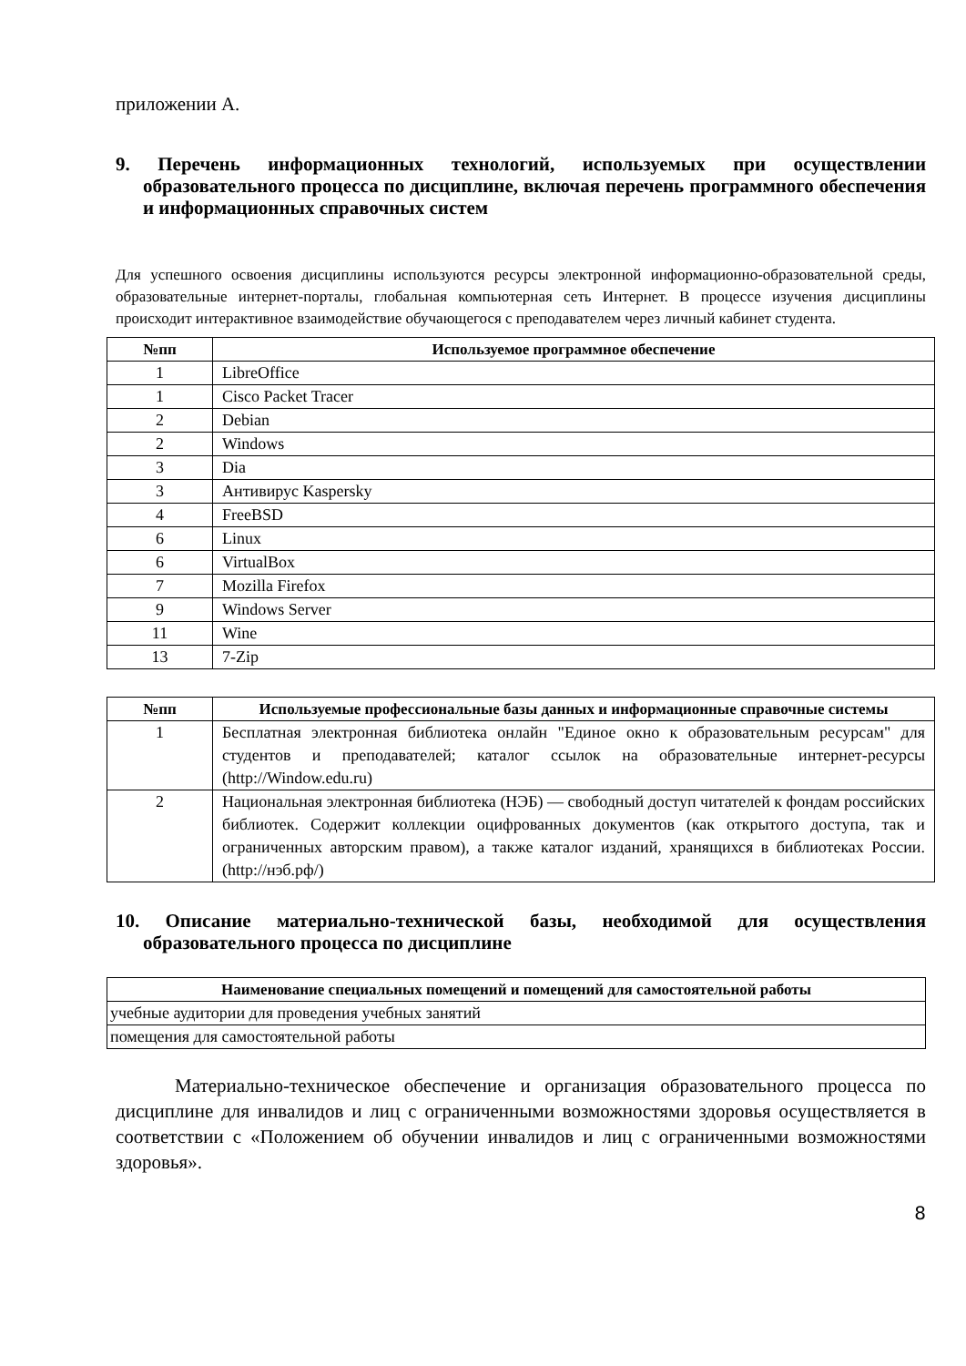приложении А.
9. Перечень информационных технологий, используемых при осуществлении образовательного процесса по дисциплине, включая перечень программного обеспечения и информационных справочных систем
Для успешного освоения дисциплины используются ресурсы электронной информационно-образовательной среды, образовательные интернет-порталы, глобальная компьютерная сеть Интернет. В процессе изучения дисциплины происходит интерактивное взаимодействие обучающегося с преподавателем через личный кабинет студента.
| №пп | Используемое программное обеспечение |
| --- | --- |
| 1 | LibreOffice |
| 1 | Cisco Packet Tracer |
| 2 | Debian |
| 2 | Windows |
| 3 | Dia |
| 3 | Антивирус Kaspersky |
| 4 | FreeBSD |
| 6 | Linux |
| 6 | VirtualBox |
| 7 | Mozilla Firefox |
| 9 | Windows Server |
| 11 | Wine |
| 13 | 7-Zip |
| №пп | Используемые профессиональные базы данных и информационные справочные системы |
| --- | --- |
| 1 | Бесплатная электронная библиотека онлайн "Единое окно к образовательным ресурсам" для студентов и преподавателей; каталог ссылок на образовательные интернет-ресурсы (http://Window.edu.ru) |
| 2 | Национальная электронная библиотека (НЭБ) — свободный доступ читателей к фондам российских библиотек. Содержит коллекции оцифрованных документов (как открытого доступа, так и ограниченных авторским правом), а также каталог изданий, хранящихся в библиотеках России. (http://нэб.рф/) |
10. Описание материально-технической базы, необходимой для осуществления образовательного процесса по дисциплине
| Наименование специальных помещений и помещений для самостоятельной работы |
| --- |
| учебные аудитории для проведения учебных занятий |
| помещения для самостоятельной работы |
Материально-техническое обеспечение и организация образовательного процесса по дисциплине для инвалидов и лиц с ограниченными возможностями здоровья осуществляется в соответствии с «Положением об обучении инвалидов и лиц с ограниченными возможностями здоровья».
8